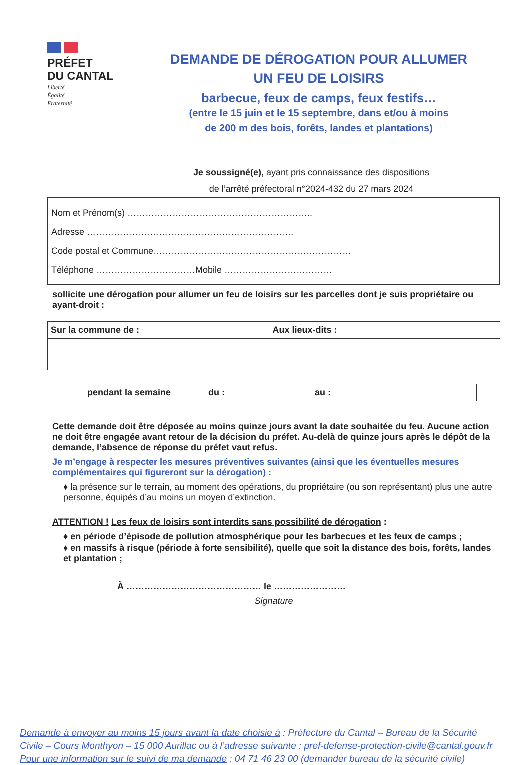PRÉFET
DU CANTAL
Liberté
Égalité
Fraternité
DEMANDE DE DÉROGATION POUR ALLUMER
UN FEU DE LOISIRS
barbecue, feux de camps, feux festifs…
(entre le 15 juin et le 15 septembre, dans et/ou à moins
de 200 m des bois, forêts, landes et plantations)
Je soussigné(e), ayant pris connaissance des dispositions
de l’arrêté préfectoral n°2024-432 du 27 mars 2024
Nom et Prénom(s) ……………………………………………………..
Adresse ……………………………………………………………
Code postal et Commune…………………………………………………………
Téléphone ……………………………Mobile ………………………………
sollicite une dérogation pour allumer un feu de loisirs sur les parcelles dont je suis propriétaire ou ayant-droit :
| Sur la commune de : | Aux lieux-dits : |
pendant la semaine
du : au :
Cette demande doit être déposée au moins quinze jours avant la date souhaitée du feu. Aucune action ne doit être engagée avant retour de la décision du préfet. Au-delà de quinze jours après le dépôt de la demande, l’absence de réponse du préfet vaut refus.
Je m’engage à respecter les mesures préventives suivantes (ainsi que les éventuelles mesures complémentaires qui figureront sur la dérogation) :
♦ la présence sur le terrain, au moment des opérations, du propriétaire (ou son représentant) plus une autre personne, équipés d’au moins un moyen d’extinction.
ATTENTION ! Les feux de loisirs sont interdits sans possibilité de dérogation :
♦ en période d’épisode de pollution atmosphérique pour les barbecues et les feux de camps ;
♦ en massifs à risque (période à forte sensibilité), quelle que soit la distance des bois, forêts, landes et plantation ;
À ……………………………………… le ……………………
Signature
Demande à envoyer au moins 15 jours avant la date choisie à : Préfecture du Cantal – Bureau de la Sécurité Civile – Cours Monthyon – 15 000 Aurillac ou à l’adresse suivante : pref-defense-protection-civile@cantal.gouv.fr
Pour une information sur le suivi de ma demande : 04 71 46 23 00 (demander bureau de la sécurité civile)